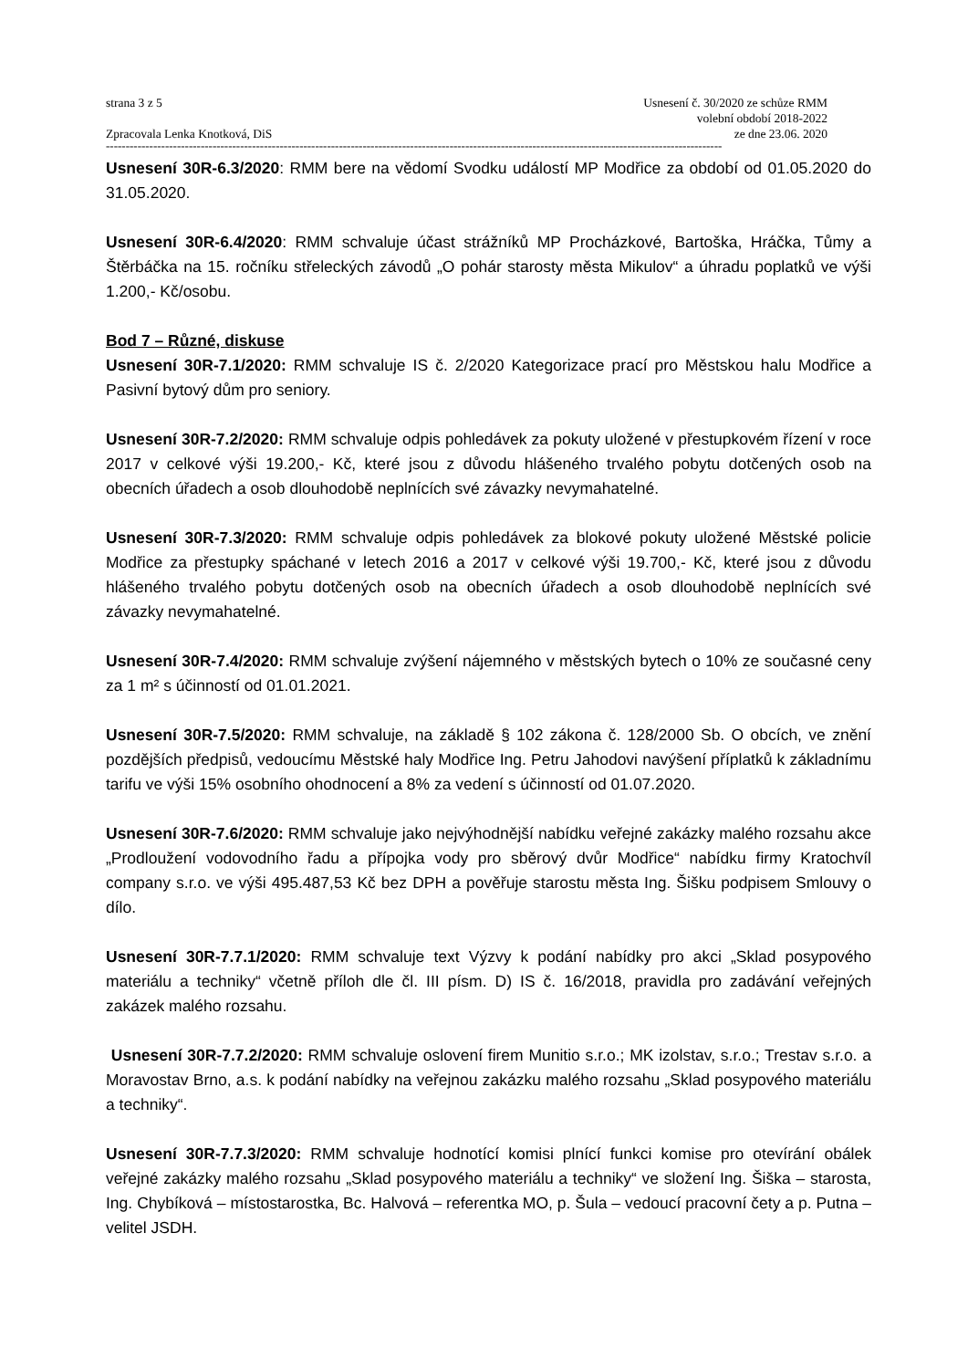strana 3 z 5
Zpracovala Lenka Knotková, DiS
Usnesení č. 30/2020 ze schůze RMM
volební období 2018-2022
ze dne 23.06. 2020
------------------------------------------------------------------------------------------------------------------------------------------------------------
Usnesení 30R-6.3/2020: RMM bere na vědomí Svodku událostí MP Modřice za období od 01.05.2020 do 31.05.2020.
Usnesení 30R-6.4/2020: RMM schvaluje účast strážníků MP Procházkové, Bartoška, Hráčka, Tůmy a Štěrbáčka na 15. ročníku střeleckých závodů „O pohár starosty města Mikulov“ a úhradu poplatků ve výši 1.200,- Kč/osobu.
Bod 7 – Různé, diskuse
Usnesení 30R-7.1/2020: RMM schvaluje IS č. 2/2020 Kategorizace prací pro Městskou halu Modřice a Pasivní bytový dům pro seniory.
Usnesení 30R-7.2/2020: RMM schvaluje odpis pohledávek za pokuty uložené v přestupkovém řízení v roce 2017 v celkové výši 19.200,- Kč, které jsou z důvodu hlášeného trvalého pobytu dotčených osob na obecních úřadech a osob dlouhodobě neplnících své závazky nevymahatelné.
Usnesení 30R-7.3/2020: RMM schvaluje odpis pohledávek za blokové pokuty uložené Městské policie Modřice za přestupky spáchané v letech 2016 a 2017 v celkové výši 19.700,- Kč, které jsou z důvodu hlášeného trvalého pobytu dotčených osob na obecních úřadech a osob dlouhodobě neplnících své závazky nevymahatelné.
Usnesení 30R-7.4/2020: RMM schvaluje zvýšení nájemného v městských bytech o 10% ze současné ceny za 1 m² s účinností od 01.01.2021.
Usnesení 30R-7.5/2020: RMM schvaluje, na základě § 102 zákona č. 128/2000 Sb. O obcích, ve znění pozdějších předpisů, vedoucímu Městské haly Modřice Ing. Petru Jahodovi navýšení příplatků k základnímu tarifu ve výši 15% osobního ohodnocení a 8% za vedení s účinností od 01.07.2020.
Usnesení 30R-7.6/2020: RMM schvaluje jako nejvýhodnější nabídku veřejné zakázky malého rozsahu akce „Prodloužení vodovodního řadu a přípojka vody pro sběrový dvůr Modřice“ nabídku firmy Kratochvíl company s.r.o. ve výši 495.487,53 Kč bez DPH a pověřuje starostu města Ing. Šišku podpisem Smlouvy o dílo.
Usnesení 30R-7.7.1/2020: RMM schvaluje text Výzvy k podání nabídky pro akci „Sklad posypového materiálu a techniky“ včetně příloh dle čl. III písm. D) IS č. 16/2018, pravidla pro zadávání veřejných zakázek malého rozsahu.
Usnesení 30R-7.7.2/2020: RMM schvaluje oslovení firem Munitio s.r.o.; MK izolstav, s.r.o.; Trestav s.r.o. a Moravostav Brno, a.s. k podání nabídky na veřejnou zakázku malého rozsahu „Sklad posypového materiálu a techniky“.
Usnesení 30R-7.7.3/2020: RMM schvaluje hodnotící komisi plnící funkci komise pro otevírání obálek veřejné zakázky malého rozsahu „Sklad posypového materiálu a techniky“ ve složení Ing. Šiška – starosta, Ing. Chybíková – místostarostka, Bc. Halvová – referentka MO, p. Šula – vedoucí pracovní čety a p. Putna – velitel JSDH.